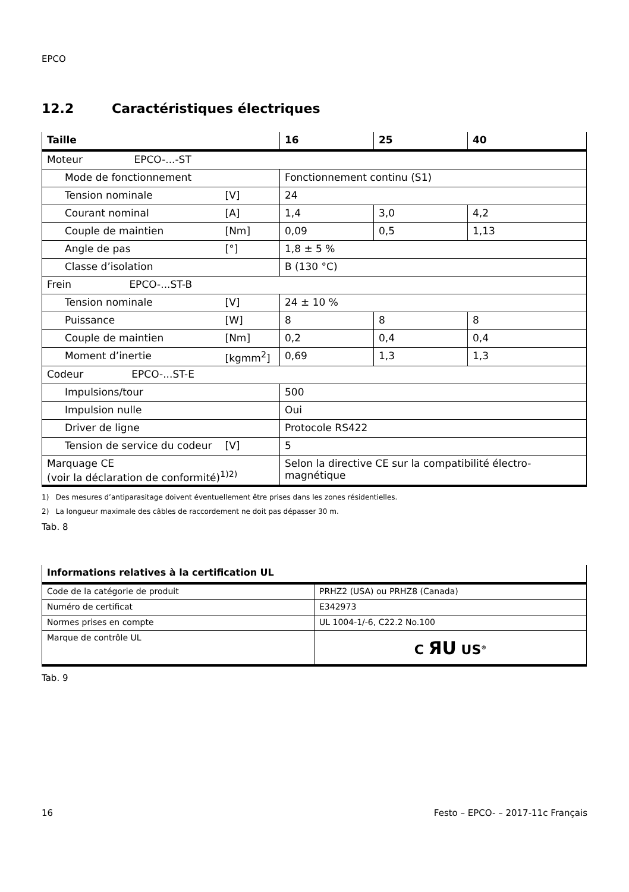EPCO
12.2 Caractéristiques électriques
| Taille | | 16 | 25 | 40 |
| --- | --- | --- | --- | --- |
| Moteur EPCO-...-ST | | | | |
| Mode de fonctionnement | | Fonctionnement continu (S1) | | |
| Tension nominale | [V] | 24 | | |
| Courant nominal | [A] | 1,4 | 3,0 | 4,2 |
| Couple de maintien | [Nm] | 0,09 | 0,5 | 1,13 |
| Angle de pas | [°] | 1,8 ± 5 % | | |
| Classe d’isolation | | B (130 °C) | | |
| Frein EPCO-...ST-B | | | | |
| Tension nominale | [V] | 24 ± 10 % | | |
| Puissance | [W] | 8 | 8 | 8 |
| Couple de maintien | [Nm] | 0,2 | 0,4 | 0,4 |
| Moment d’inertie | [kgmm<sup>2</sup>] | 0,69 | 1,3 | 1,3 |
| Codeur EPCO-...ST-E | | | | |
| Impulsions/tour | | 500 | | |
| Impulsion nulle | | Oui | | |
| Driver de ligne | | Protocole RS422 | | |
| Tension de service du codeur | [V] | 5 | | |
| Marquage CE (voir la déclaration de conformité)<sup>1)2)</sup> | | Selon la directive CE sur la compatibilité électro- magnétique | | |
1) Des mesures d’antiparasitage doivent éventuellement être prises dans les zones résidentielles.
2) La longueur maximale des câbles de raccordement ne doit pas dépasser 30 m.
Tab. 8
| Informations relatives à la certification UL | |
| --- | --- |
| Code de la catégorie de produit | PRHZ2 (USA) ou PRHZ8 (Canada) |
| Numéro de certificat | E342973 |
| Normes prises en compte | UL 1004-1/-6, C22.2 No.100 |
| Marque de contrôle UL | C ЯU US<sup>®</sup> |
Tab. 9
16 Festo – EPCO- – 2017-11c Français